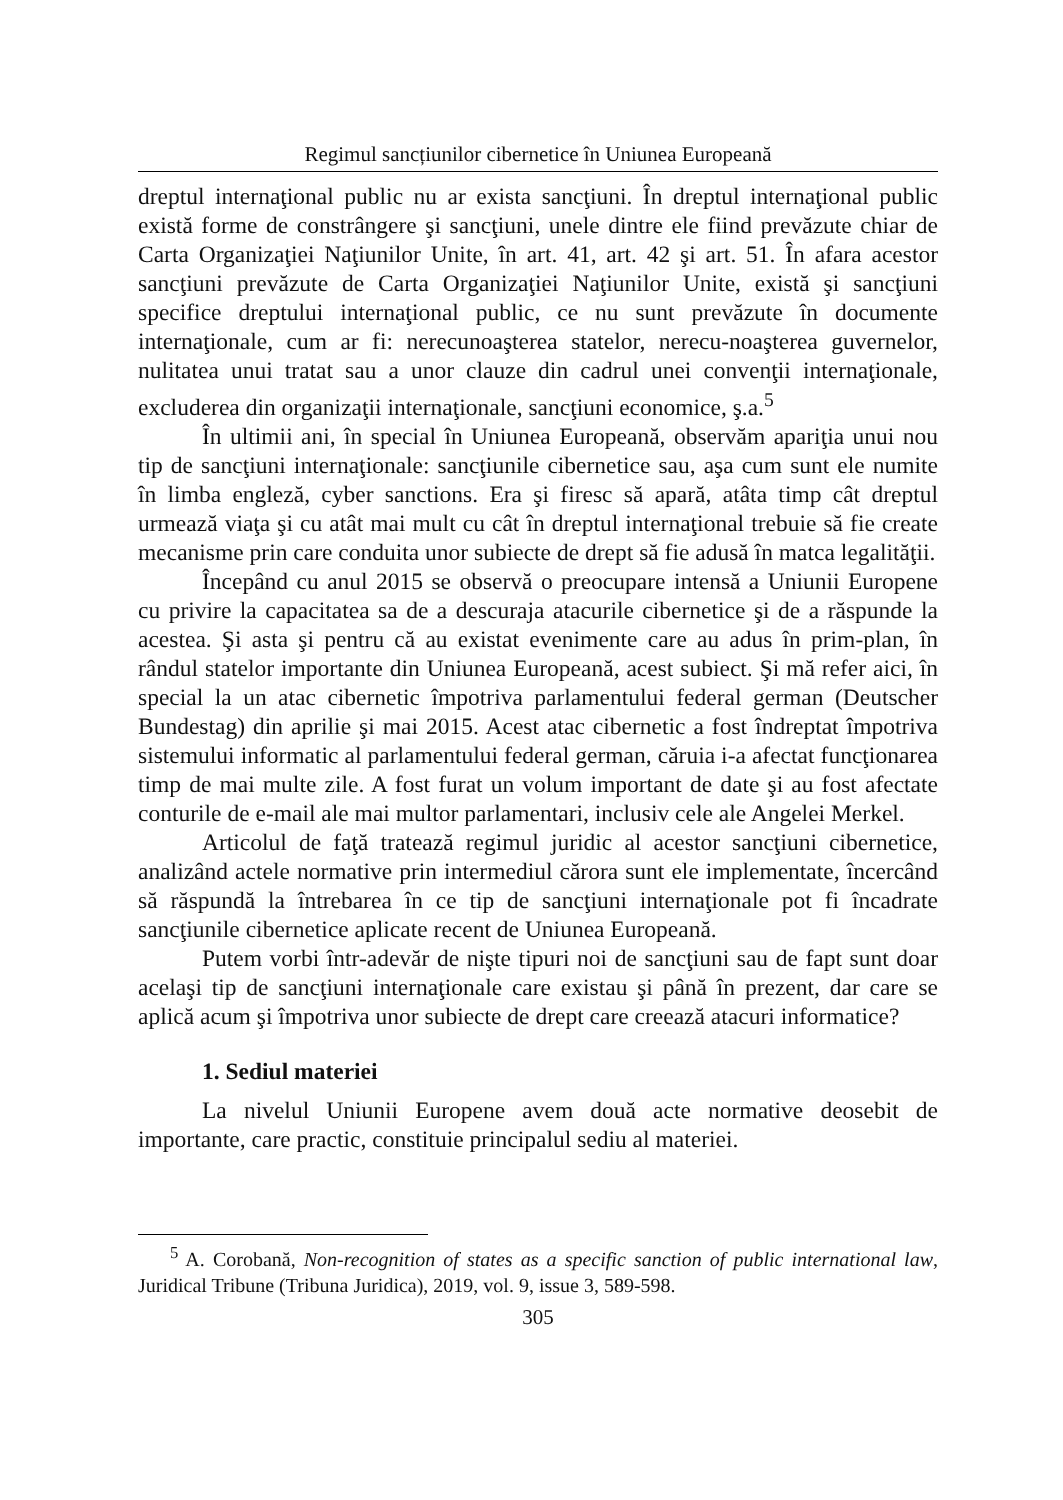Regimul sancțiunilor cibernetice în Uniunea Europeană
dreptul internaţional public nu ar exista sancţiuni. În dreptul internaţional public există forme de constrângere şi sancţiuni, unele dintre ele fiind prevăzute chiar de Carta Organizaţiei Naţiunilor Unite, în art. 41, art. 42 şi art. 51. În afara acestor sancţiuni prevăzute de Carta Organizaţiei Naţiunilor Unite, există şi sancţiuni specifice dreptului internaţional public, ce nu sunt prevăzute în documente internaţionale, cum ar fi: nerecunoaşterea statelor, nerecu-noaşterea guvernelor, nulitatea unui tratat sau a unor clauze din cadrul unei convenţii internaţionale, excluderea din organizaţii internaţionale, sancţiuni economice, ş.a.<sup>5</sup>
În ultimii ani, în special în Uniunea Europeană, observăm apariţia unui nou tip de sancţiuni internaţionale: sancţiunile cibernetice sau, aşa cum sunt ele numite în limba engleză, cyber sanctions. Era şi firesc să apară, atâta timp cât dreptul urmează viaţa şi cu atât mai mult cu cât în dreptul internaţional trebuie să fie create mecanisme prin care conduita unor subiecte de drept să fie adusă în matca legalităţii.
Începând cu anul 2015 se observă o preocupare intensă a Uniunii Europene cu privire la capacitatea sa de a descuraja atacurile cibernetice şi de a răspunde la acestea. Şi asta şi pentru că au existat evenimente care au adus în prim-plan, în rândul statelor importante din Uniunea Europeană, acest subiect. Şi mă refer aici, în special la un atac cibernetic împotriva parlamentului federal german (Deutscher Bundestag) din aprilie şi mai 2015. Acest atac cibernetic a fost îndreptat împotriva sistemului informatic al parlamentului federal german, căruia i-a afectat funcţionarea timp de mai multe zile. A fost furat un volum important de date şi au fost afectate conturile de e-mail ale mai multor parlamentari, inclusiv cele ale Angelei Merkel.
Articolul de faţă tratează regimul juridic al acestor sancţiuni cibernetice, analizând actele normative prin intermediul cărora sunt ele implementate, încercând să răspundă la întrebarea în ce tip de sancţiuni internaţionale pot fi încadrate sancţiunile cibernetice aplicate recent de Uniunea Europeană.
Putem vorbi într-adevăr de nişte tipuri noi de sancţiuni sau de fapt sunt doar acelaşi tip de sancţiuni internaţionale care existau şi până în prezent, dar care se aplică acum şi împotriva unor subiecte de drept care creează atacuri informatice?
1. Sediul materiei
La nivelul Uniunii Europene avem două acte normative deosebit de importante, care practic, constituie principalul sediu al materiei.
<sup>5</sup> A. Corobană, Non-recognition of states as a specific sanction of public international law, Juridical Tribune (Tribuna Juridica), 2019, vol. 9, issue 3, 589-598.
305